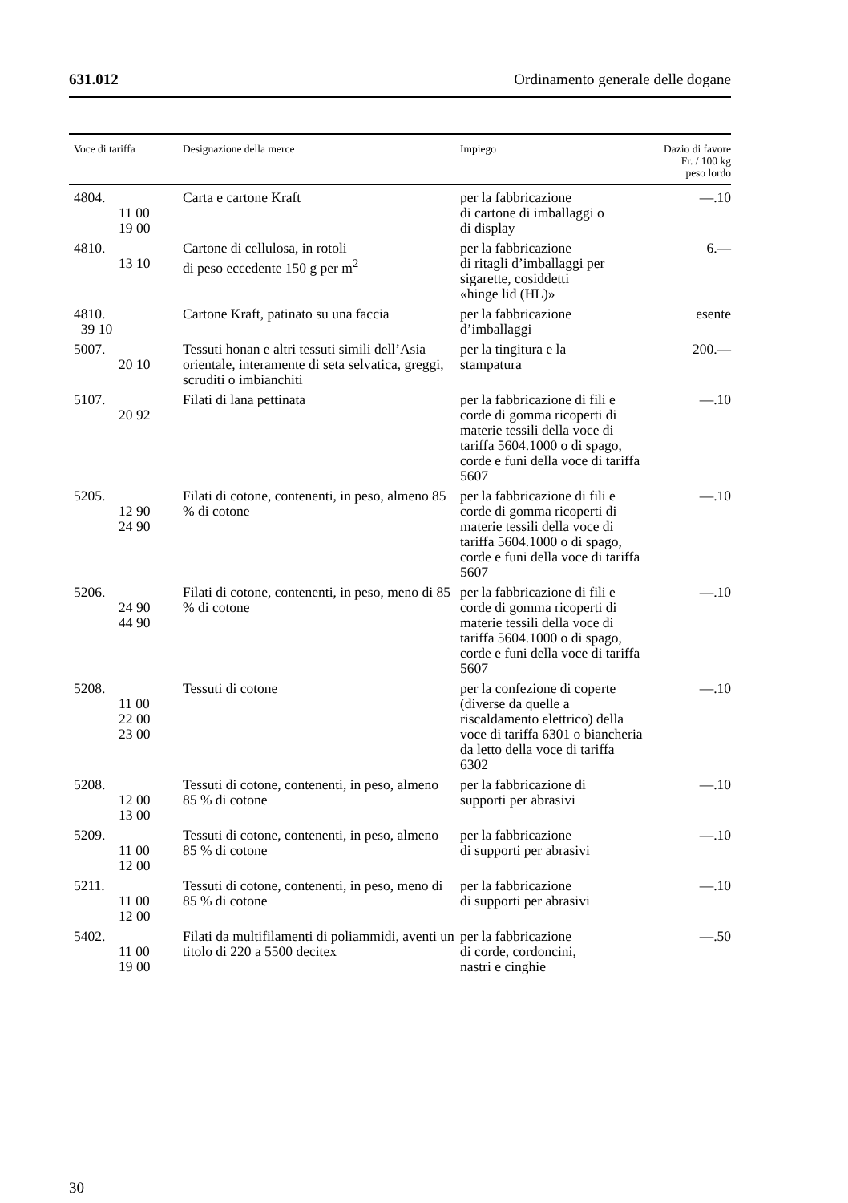631.012 Ordinamento generale delle dogane
| Voce di tariffa | Designazione della merce | Impiego | Dazio di favore Fr. / 100 kg peso lordo |
| --- | --- | --- | --- |
| 4804. 11 00 19 00 | Carta e cartone Kraft | per la fabbricazione di cartone di imballaggi o di display | —.10 |
| 4810. 13 10 | Cartone di cellulosa, in rotoli di peso eccedente 150 g per m<sup>2</sup> | per la fabbricazione di ritagli d’imballaggi per sigarette, cosiddetti «hinge lid (HL)» | 6.— |
| 4810. 39 10 | Cartone Kraft, patinato su una faccia | per la fabbricazione d’imballaggi | esente |
| 5007. 20 10 | Tessuti honan e altri tessuti simili dell’Asia orientale, interamente di seta selvatica, greggi, scruditi o imbianchiti | per la tingitura e la stampatura | 200.— |
| 5107. 20 92 | Filati di lana pettinata | per la fabbricazione di fili e corde di gomma ricoperti di materie tessili della voce di tariffa 5604.1000 o di spago, corde e funi della voce di tariffa 5607 | —.10 |
| 5205. 12 90 24 90 | Filati di cotone, contenenti, in peso, almeno 85 % di cotone | per la fabbricazione di fili e corde di gomma ricoperti di materie tessili della voce di tariffa 5604.1000 o di spago, corde e funi della voce di tariffa 5607 | —.10 |
| 5206. 24 90 44 90 | Filati di cotone, contenenti, in peso, meno di 85 % di cotone | per la fabbricazione di fili e corde di gomma ricoperti di materie tessili della voce di tariffa 5604.1000 o di spago, corde e funi della voce di tariffa 5607 | —.10 |
| 5208. 11 00 22 00 23 00 | Tessuti di cotone | per la confezione di coperte (diverse da quelle a riscaldamento elettrico) della voce di tariffa 6301 o biancheria da letto della voce di tariffa 6302 | —.10 |
| 5208. 12 00 13 00 | Tessuti di cotone, contenenti, in peso, almeno 85 % di cotone | per la fabbricazione di supporti per abrasivi | —.10 |
| 5209. 11 00 12 00 | Tessuti di cotone, contenenti, in peso, almeno 85 % di cotone | per la fabbricazione di supporti per abrasivi | —.10 |
| 5211. 11 00 12 00 | Tessuti di cotone, contenenti, in peso, meno di 85 % di cotone | per la fabbricazione di supporti per abrasivi | —.10 |
| 5402. 11 00 19 00 | Filati da multifilamenti di poliammidi, aventi un titolo di 220 a 5500 decitex | per la fabbricazione di corde, cordoncini, nastri e cinghie | —.50 |
30